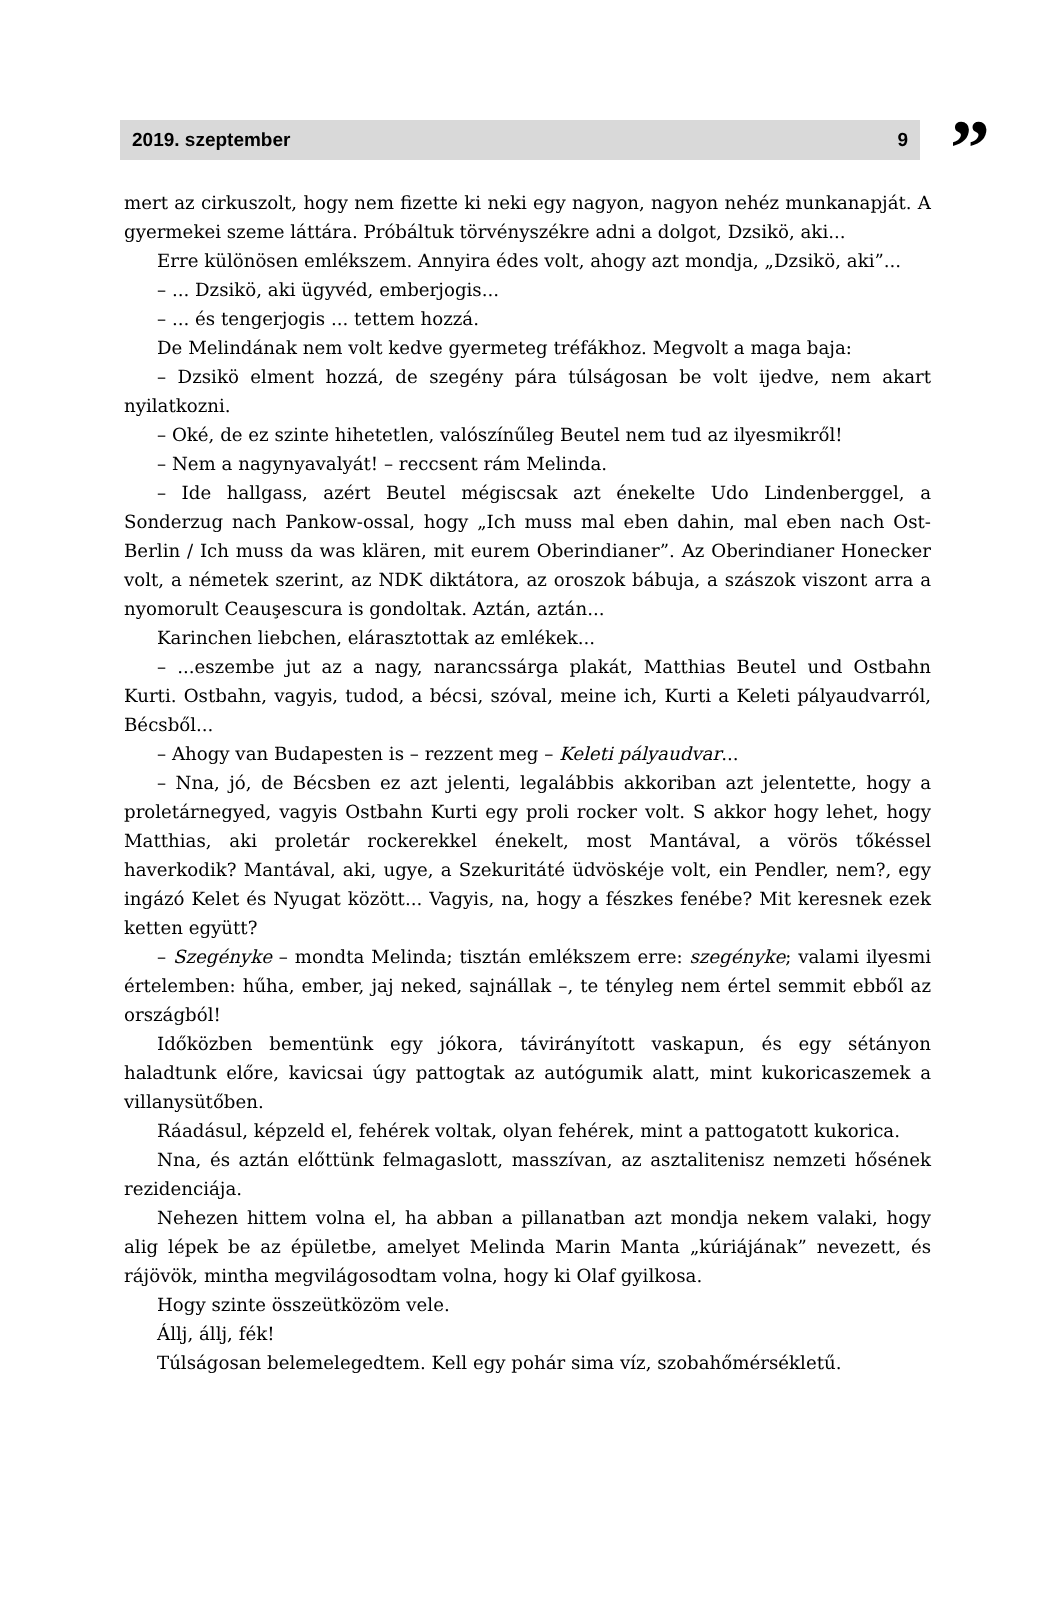2019. szeptember 9
”
mert az cirkuszolt, hogy nem fizette ki neki egy nagyon, nagyon nehéz munkanapját. A gyermekei szeme láttára. Próbáltuk törvényszékre adni a dolgot, Dzsikö, aki...
Erre különösen emlékszem. Annyira édes volt, ahogy azt mondja, „Dzsikö, aki”...
– ... Dzsikö, aki ügyvéd, emberjogis...
– ... és tengerjogis ... tettem hozzá.
De Melindának nem volt kedve gyermeteg tréfákhoz. Megvolt a maga baja:
– Dzsikö elment hozzá, de szegény pára túlságosan be volt ijedve, nem akart nyilatkozni.
– Oké, de ez szinte hihetetlen, valószínűleg Beutel nem tud az ilyesmikről!
– Nem a nagynyavalyát! – reccsent rám Melinda.
– Ide hallgass, azért Beutel mégiscsak azt énekelte Udo Lindenberggel, a Sonderzug nach Pankow-ossal, hogy „Ich muss mal eben dahin, mal eben nach Ost-Berlin / Ich muss da was klären, mit eurem Oberindianer”. Az Oberindianer Honecker volt, a németek szerint, az NDK diktátora, az oroszok bábuja, a szászok viszont arra a nyomorult Ceauşescura is gondoltak. Aztán, aztán...
Karinchen liebchen, elárasztottak az emlékek...
– ...eszembe jut az a nagy, narancssárga plakát, Matthias Beutel und Ostbahn Kurti. Ostbahn, vagyis, tudod, a bécsi, szóval, meine ich, Kurti a Keleti pályaudvarról, Bécsből...
– Ahogy van Budapesten is – rezzent meg – Keleti pályaudvar...
– Nna, jó, de Bécsben ez azt jelenti, legalábbis akkoriban azt jelentette, hogy a proletárnegyed, vagyis Ostbahn Kurti egy proli rocker volt. S akkor hogy lehet, hogy Matthias, aki proletár rockerekkel énekelt, most Mantával, a vörös tőkéssel haverkodik? Mantával, aki, ugye, a Szekuritáté üdvöskéje volt, ein Pendler, nem?, egy ingázó Kelet és Nyugat között... Vagyis, na, hogy a fészkes fenébe? Mit keresnek ezek ketten együtt?
– Szegényke – mondta Melinda; tisztán emlékszem erre: szegényke; valami ilyesmi értelemben: hűha, ember, jaj neked, sajnállak –, te tényleg nem értel semmit ebből az országból!
Időközben bementünk egy jókora, távirányított vaskapun, és egy sétányon haladtunk előre, kavicsai úgy pattogtak az autógumik alatt, mint kukoricaszemek a villanysütőben.
Ráadásul, képzeld el, fehérek voltak, olyan fehérek, mint a pattogatott kukorica.
Nna, és aztán előttünk felmagaslott, masszívan, az asztalitenisz nemzeti hősének rezidenciája.
Nehezen hittem volna el, ha abban a pillanatban azt mondja nekem valaki, hogy alig lépek be az épületbe, amelyet Melinda Marin Manta „kúriájának” nevezett, és rájövök, mintha megvilágosodtam volna, hogy ki Olaf gyilkosa.
Hogy szinte összeütközöm vele.
Állj, állj, fék!
Túlságosan belemelegedtem. Kell egy pohár sima víz, szobahőmérsékletű.